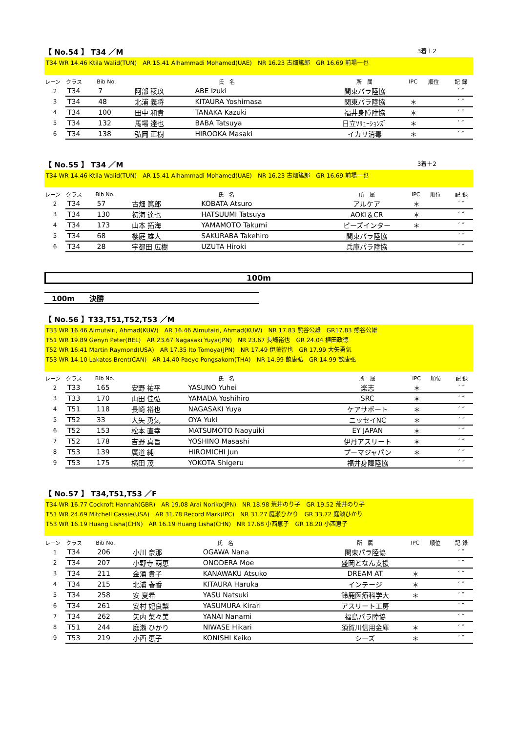【 No.54 】 T34 ／M 3着＋2
T34 WR 14.46 Ktila Walid(TUN)　AR 15.41 Alhammadi Mohamed(UAE)　NR 16.23 古畑篤郎　GR 16.69 前場一也
| レーン | クラス | Bib No. | 氏 名 | | 所 属 | IPC | 順位 | 記 録 |
| --- | --- | --- | --- | --- | --- | --- | --- | --- |
| 2 | T34 | 7 | 阿部 稜玖 | ABE Izuki | 関東パラ陸協 | | | ′ ″ |
| 3 | T34 | 48 | 北浦 義将 | KITAURA Yoshimasa | 関東パラ陸協 | ＊ | | ′ ″ |
| 4 | T34 | 100 | 田中 和貴 | TANAKA Kazuki | 福井身障陸協 | ＊ | | ′ ″ |
| 5 | T34 | 132 | 馬場 達也 | BABA Tatsuya | 日立ｿﾘｭｰｼｮﾝｽﾞ | ＊ | | ′ ″ |
| 6 | T34 | 138 | 弘岡 正樹 | HIROOKA Masaki | イカリ消毒 | ＊ | | ′ ″ |
【 No.55 】 T34 ／M 3着＋2
T34 WR 14.46 Ktila Walid(TUN)　AR 15.41 Alhammadi Mohamed(UAE)　NR 16.23 古畑篤郎　GR 16.69 前場一也
| レーン | クラス | Bib No. | 氏 名 | | 所 属 | IPC | 順位 | 記 録 |
| --- | --- | --- | --- | --- | --- | --- | --- | --- |
| 2 | T34 | 57 | 古畑 篤郎 | KOBATA Atsuro | アルケア | ＊ | | ′ ″ |
| 3 | T34 | 130 | 初海 達也 | HATSUUMI Tatsuya | AOKI＆CR | ＊ | | ′ ″ |
| 4 | T34 | 173 | 山本 拓海 | YAMAMOTO Takumi | ビーズインター | ＊ | | ′ ″ |
| 5 | T34 | 68 | 櫻庭 雄大 | SAKURABA Takehiro | 関東パラ陸協 | | | ′ ″ |
| 6 | T34 | 28 | 宇都田 広樹 | UZUTA Hiroki | 兵庫パラ陸協 | | | ′ ″ |
100m
100m　　決勝
【 No.56 】T33,T51,T52,T53 ／M
T33 WR 16.46 Almutairi, Ahmad(KUW)　AR 16.46 Almutairi, Ahmad(KUW)　NR 17.83 熊谷公雄　GR17.83 熊谷公雄
T51 WR 19.89 Genyn Peter(BEL)　AR 23.67 Nagasaki Yuya(JPN)　NR 23.67 長崎裕也　GR 24.04 植田政徳
T52 WR 16.41 Martin Raymond(USA)　AR 17.35 Ito Tomoya(JPN)　NR 17.49 伊藤智也　GR 17.99 大矢勇気
T53 WR 14.10 Lakatos Brent(CAN)　AR 14.40 Paeyo Pongsakorn(THA)　NR 14.99 畝康弘　GR 14.99 畝康弘
| レーン | クラス | Bib No. | 氏 名 | | 所 属 | IPC | 順位 | 記 録 |
| --- | --- | --- | --- | --- | --- | --- | --- | --- |
| 2 | T33 | 165 | 安野 祐平 | YASUNO Yuhei | 楽志 | ＊ | | ′ ″ |
| 3 | T33 | 170 | 山田 佳弘 | YAMADA Yoshihiro | SRC | ＊ | | ′ ″ |
| 4 | T51 | 118 | 長崎 裕也 | NAGASAKI Yuya | ケアサポート | ＊ | | ′ ″ |
| 5 | T52 | 33 | 大矢 勇気 | OYA Yuki | ニッセイNC | ＊ | | ′ ″ |
| 6 | T52 | 153 | 松本 直幸 | MATSUMOTO Naoyuiki | EY JAPAN | ＊ | | ′ ″ |
| 7 | T52 | 178 | 吉野 真旨 | YOSHINO Masashi | 伊丹アスリート | ＊ | | ′ ″ |
| 8 | T53 | 139 | 廣道 純 | HIROMICHI Jun | プーマジャパン | ＊ | | ′ ″ |
| 9 | T53 | 175 | 横田 茂 | YOKOTA Shigeru | 福井身障陸協 | | | ′ ″ |
【 No.57 】 T34,T51,T53 ／F
T34 WR 16.77 Cockroft Hannah(GBR)　AR 19.08 Arai Noriko(JPN)　NR 18.98 荒井のり子　GR 19.52 荒井のり子
T51 WR 24.69 Mitchell Cassie(USA)　AR 31.78 Record Mark(IPC)　NR 31.27 庭瀬ひかり　GR 33.72 庭瀬ひかり
T53 WR 16.19 Huang Lisha(CHN)　AR 16.19 Huang Lisha(CHN)　NR 17.68 小西恵子　GR 18.20 小西恵子
| レーン | クラス | Bib No. | 氏 名 | | 所 属 | IPC | 順位 | 記 録 |
| --- | --- | --- | --- | --- | --- | --- | --- | --- |
| 1 | T34 | 206 | 小川 奈那 | OGAWA Nana | 関東パラ陸協 | | | ′ ″ |
| 2 | T34 | 207 | 小野寺 萌恵 | ONODERA Moe | 盛岡となん支援 | | | ′ ″ |
| 3 | T34 | 211 | 金涌 貴子 | KANAWAKU Atsuko | DREAM AT | ＊ | | ′ ″ |
| 4 | T34 | 215 | 北浦 春香 | KITAURA Haruka | インテージ | ＊ | | ′ ″ |
| 5 | T34 | 258 | 安 夏希 | YASU Natsuki | 鈴鹿医療科学大 | ＊ | | ′ ″ |
| 6 | T34 | 261 | 安村 妃良梨 | YASUMURA Kirari | アスリート工房 | | | ′ ″ |
| 7 | T34 | 262 | 矢内 菜々美 | YANAI Nanami | 福島パラ陸協 | | | ′ ″ |
| 8 | T51 | 244 | 庭瀬 ひかり | NIWASE Hikari | 須賀川信用金庫 | ＊ | | ′ ″ |
| 9 | T53 | 219 | 小西 恵子 | KONISHI Keiko | シーズ | ＊ | | ′ ″ |